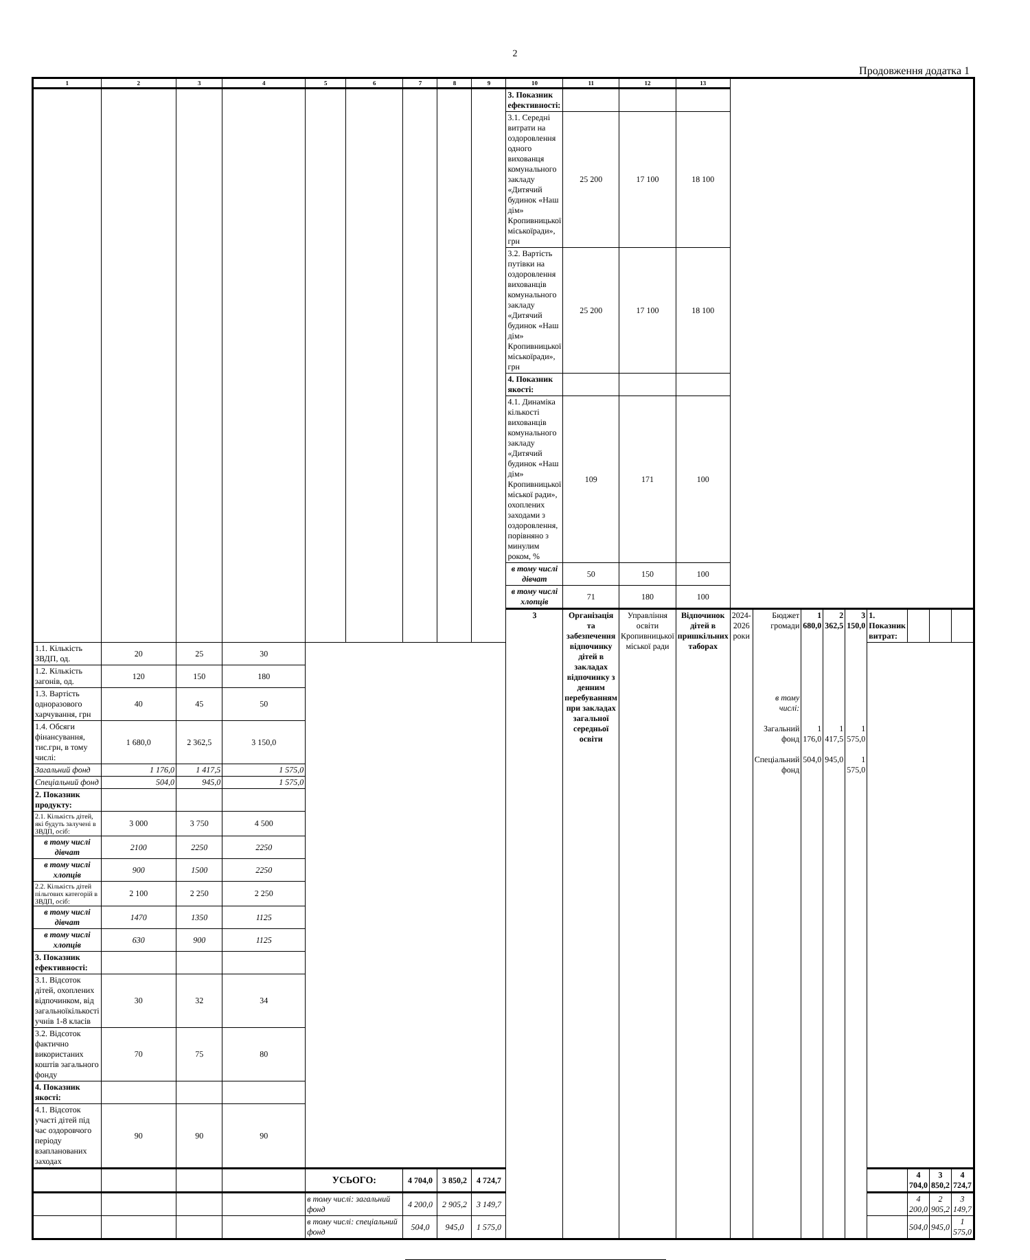2
Продовження додатка 1
| 1 | 2 | 3 | 4 | 5 | 6 | 7 | 8 | 9 | 10 | 11 | 12 | 13 | | | | | | | | | |
| --- | --- | --- | --- | --- | --- | --- | --- | --- | --- | --- | --- | --- | --- | --- | --- | --- | --- | --- | --- | --- | --- |
| | | | | | | | | | 3. Показник ефективності: | | | | | | | | | | | | |
| | | | | | | | | | 3.1. Середні витрати на оздоровлення одного вихованця комунального закладу «Дитячий будинок «Наш дім» Кропивницької міськоїради», грн | 25 200 | 17 100 | 18 100 | | | | | | | | | |
| | | | | | | | | | 3.2. Вартість путівки на оздоровлення вихованців комунального закладу «Дитячий будинок «Наш дім» Кропивницької міськоїради», грн | 25 200 | 17 100 | 18 100 | | | | | | | | | |
| | | | | | | | | | 4. Показник якості: | | | | | | | | | | | | |
| | | | | | | | | | 4.1. Динаміка кількості вихованців комунального закладу «Дитячий будинок «Наш дім» Кропивницької міської ради», охоплених заходами з оздоровлення, порівняно з минулим роком, % | 109 | 171 | 100 | | | | | | | | | |
| | | | | | | | | | в тому числі дівчат | 50 | 150 | 100 | | | | | | | | | |
| | | | | | | | | | в тому числі хлопців | 71 | 180 | 100 | | | | | | | | | |
| | | | | | | | | | 3 | Організація та забезпечення відпочинку дітей в закладах відпочинку з денним перебуванням при закладах загальної середньої освіти | Управління освіти Кропивницької міської ради | Відпочинок дітей в пришкільних таборах | 2024-2026 роки | Бюджет громади в тому числі: Загальний фонд Спеціальний фонд | 1 680,0 1 176,0 504,0 | 2 362,5 1 417,5 945,0 | 3 150,0 1 575,0 1 575,0 | 1. Показник витрат: | | | |
| 1.1. Кількість ЗВДП, од. | 20 | 25 | 30 | | | | | | | | | | | | | | | | | | |
| 1.2. Кількість загонів, од. | 120 | 150 | 180 | | | | | | | | | | | | | | | | | | |
| 1.3. Вартість одноразового харчування, грн | 40 | 45 | 50 | | | | | | | | | | | | | | | | | | |
| 1.4. Обсяги фінансування, тис.грн, в тому числі: | 1 680,0 | 2 362,5 | 3 150,0 | | | | | | | | | | | | | | | | | | |
| Загальний фонд | 1 176,0 | 1 417,5 | 1 575,0 | | | | | | | | | | | | | | | | | | |
| Спеціальний фонд | 504,0 | 945,0 | 1 575,0 | | | | | | | | | | | | | | | | | | |
| 2. Показник продукту: | | | | | | | | | | | | | | | | | | | | | |
| 2.1. Кількість дітей, які будуть залучені в ЗВДП, осіб: | 3 000 | 3 750 | 4 500 | | | | | | | | | | | | | | | | | | |
| в тому числі дівчат | 2100 | 2250 | 2250 | | | | | | | | | | | | | | | | | | |
| в тому числі хлопців | 900 | 1500 | 2250 | | | | | | | | | | | | | | | | | | |
| 2.2. Кількість дітей пільгових категорій в ЗВДП, осіб: | 2 100 | 2 250 | 2 250 | | | | | | | | | | | | | | | | | | |
| в тому числі дівчат | 1470 | 1350 | 1125 | | | | | | | | | | | | | | | | | | |
| в тому числі хлопців | 630 | 900 | 1125 | | | | | | | | | | | | | | | | | | |
| 3. Показник ефективності: | | | | | | | | | | | | | | | | | | | | | |
| 3.1. Відсоток дітей, охоплених відпочинком, від загальноїкількості учнів 1-8 класів | 30 | 32 | 34 | | | | | | | | | | | | | | | | | | |
| 3.2. Відсоток фактично використаних коштів загального фонду | 70 | 75 | 80 | | | | | | | | | | | | | | | | | | |
| 4. Показник якості: | | | | | | | | | | | | | | | | | | | | | |
| 4.1. Відсоток участі дітей під час оздоровчого періоду взапланованих заходах | 90 | 90 | 90 | | | | | | | | | | | | | | | | | | |
| | | | | УСЬОГО: | | 4 704,0 | 3 850,2 | 4 724,7 | | | | | | | | | | | 4 704,0 | 3 850,2 | 4 724,7 |
| | | | | в тому числі: загальний фонд | | 4 200,0 | 2 905,2 | 3 149,7 | | | | | | | | | | | 4 200,0 | 2 905,2 | 3 149,7 |
| | | | | в тому числі: спеціальний фонд | | 504,0 | 945,0 | 1 575,0 | | | | | | | | | | | 504,0 | 945,0 | 1 575,0 |